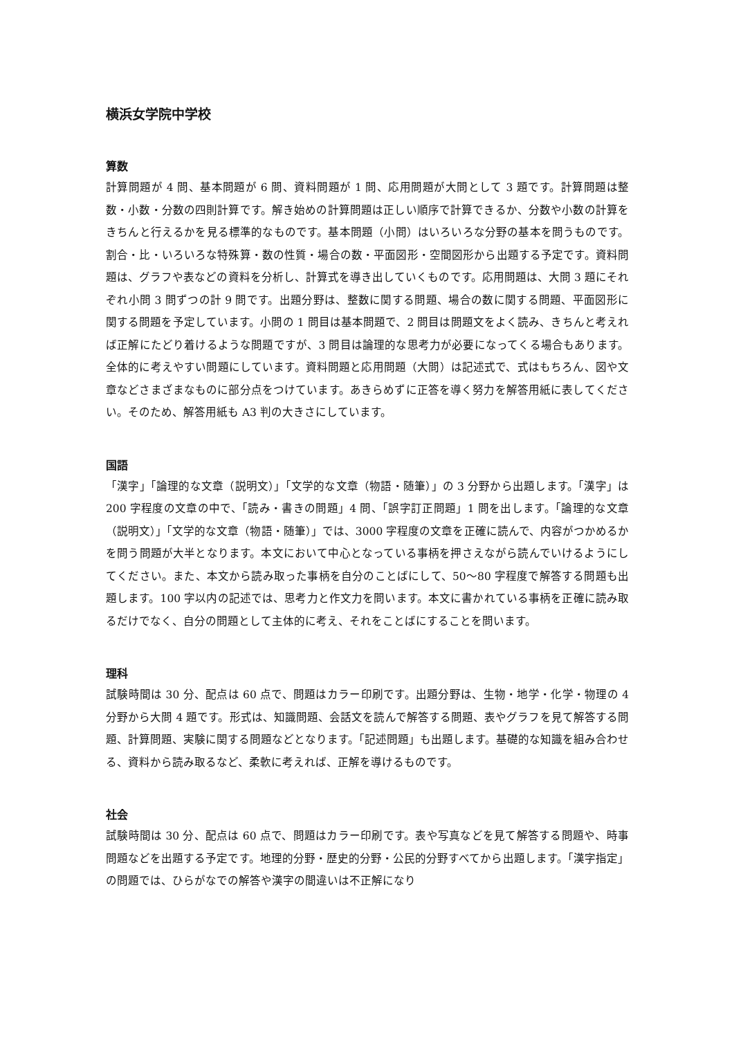横浜女学院中学校
算数
計算問題が 4 問、基本問題が 6 問、資料問題が 1 問、応用問題が大問として 3 題です。計算問題は整数・小数・分数の四則計算です。解き始めの計算問題は正しい順序で計算できるか、分数や小数の計算をきちんと行えるかを見る標準的なものです。基本問題（小問）はいろいろな分野の基本を問うものです。割合・比・いろいろな特殊算・数の性質・場合の数・平面図形・空間図形から出題する予定です。資料問題は、グラフや表などの資料を分析し、計算式を導き出していくものです。応用問題は、大問 3 題にそれぞれ小問 3 問ずつの計 9 問です。出題分野は、整数に関する問題、場合の数に関する問題、平面図形に関する問題を予定しています。小問の 1 問目は基本問題で、2 問目は問題文をよく読み、きちんと考えれば正解にたどり着けるような問題ですが、3 問目は論理的な思考力が必要になってくる場合もあります。全体的に考えやすい問題にしています。資料問題と応用問題（大問）は記述式で、式はもちろん、図や文章などさまざまなものに部分点をつけています。あきらめずに正答を導く努力を解答用紙に表してください。そのため、解答用紙も A3 判の大きさにしています。
国語
「漢字」「論理的な文章（説明文）」「文学的な文章（物語・随筆）」の 3 分野から出題します。「漢字」は 200 字程度の文章の中で、「読み・書きの問題」4 問、「誤字訂正問題」1 問を出します。「論理的な文章（説明文）」「文学的な文章（物語・随筆）」では、3000 字程度の文章を正確に読んで、内容がつかめるかを問う問題が大半となります。本文において中心となっている事柄を押さえながら読んでいけるようにしてください。また、本文から読み取った事柄を自分のことばにして、50～80 字程度で解答する問題も出題します。100 字以内の記述では、思考力と作文力を問います。本文に書かれている事柄を正確に読み取るだけでなく、自分の問題として主体的に考え、それをことばにすることを問います。
理科
試験時間は 30 分、配点は 60 点で、問題はカラー印刷です。出題分野は、生物・地学・化学・物理の 4 分野から大問 4 題です。形式は、知識問題、会話文を読んで解答する問題、表やグラフを見て解答する問題、計算問題、実験に関する問題などとなります。「記述問題」も出題します。基礎的な知識を組み合わせる、資料から読み取るなど、柔軟に考えれば、正解を導けるものです。
社会
試験時間は 30 分、配点は 60 点で、問題はカラー印刷です。表や写真などを見て解答する問題や、時事問題などを出題する予定です。地理的分野・歴史的分野・公民的分野すべてから出題します。「漢字指定」の問題では、ひらがなでの解答や漢字の間違いは不正解になり